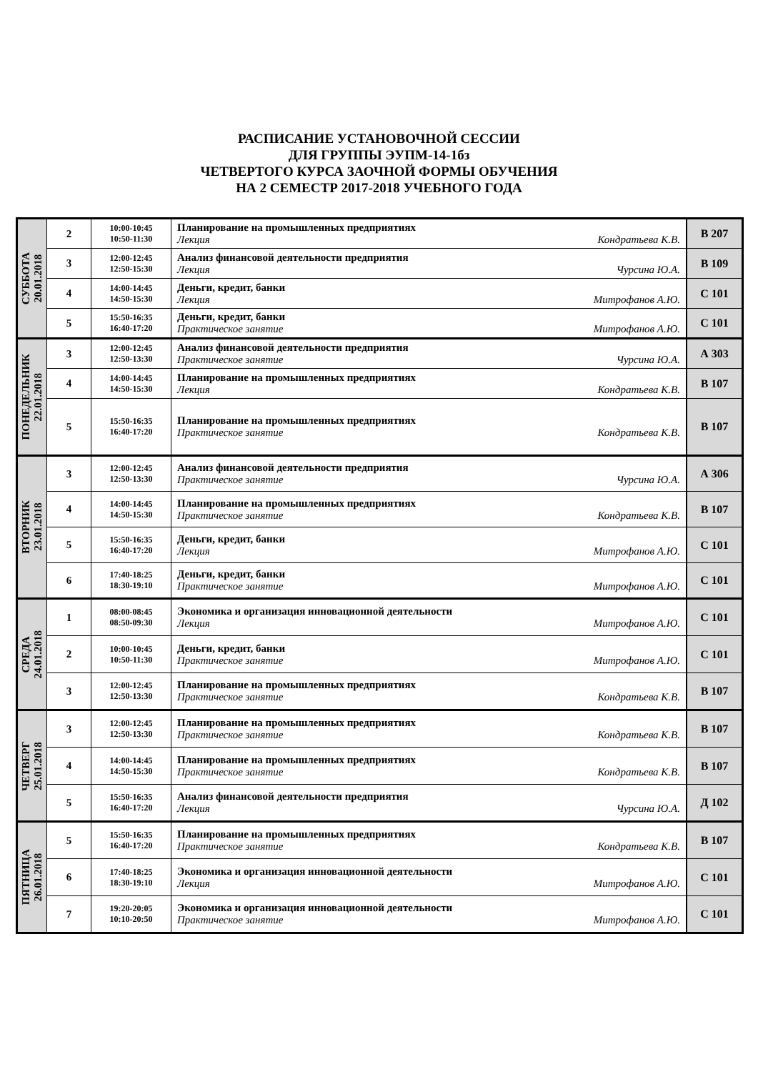РАСПИСАНИЕ УСТАНОВОЧНОЙ СЕССИИ
ДЛЯ ГРУППЫ ЭУПМ-14-1бз
ЧЕТВЕРТОГО КУРСА ЗАОЧНОЙ ФОРМЫ ОБУЧЕНИЯ
НА 2 СЕМЕСТР 2017-2018 УЧЕБНОГО ГОДА
| СУББОТА 20.01.2018 | 2 | 10:00-10:45 10:50-11:30 | Планирование на промышленных предприятиях Лекция Кондратьева К.В. | В 207 |
| | 3 | 12:00-12:45 12:50-15:30 | Анализ финансовой деятельности предприятия Лекция Чурсина Ю.А. | В 109 |
| | 4 | 14:00-14:45 14:50-15:30 | Деньги, кредит, банки Лекция Митрофанов А.Ю. | С 101 |
| | 5 | 15:50-16:35 16:40-17:20 | Деньги, кредит, банки Практическое занятие Митрофанов А.Ю. | С 101 |
| ПОНЕДЕЛЬНИК 22.01.2018 | 3 | 12:00-12:45 12:50-13:30 | Анализ финансовой деятельности предприятия Практическое занятие Чурсина Ю.А. | А 303 |
| | 4 | 14:00-14:45 14:50-15:30 | Планирование на промышленных предприятиях Лекция Кондратьева К.В. | В 107 |
| | 5 | 15:50-16:35 16:40-17:20 | Планирование на промышленных предприятиях Практическое занятие Кондратьева К.В. | В 107 |
| ВТОРНИК 23.01.2018 | 3 | 12:00-12:45 12:50-13:30 | Анализ финансовой деятельности предприятия Практическое занятие Чурсина Ю.А. | А 306 |
| | 4 | 14:00-14:45 14:50-15:30 | Планирование на промышленных предприятиях Практическое занятие Кондратьева К.В. | В 107 |
| | 5 | 15:50-16:35 16:40-17:20 | Деньги, кредит, банки Лекция Митрофанов А.Ю. | С 101 |
| | 6 | 17:40-18:25 18:30-19:10 | Деньги, кредит, банки Практическое занятие Митрофанов А.Ю. | С 101 |
| СРЕДА 24.01.2018 | 1 | 08:00-08:45 08:50-09:30 | Экономика и организация инновационной деятельности Лекция Митрофанов А.Ю. | С 101 |
| | 2 | 10:00-10:45 10:50-11:30 | Деньги, кредит, банки Практическое занятие Митрофанов А.Ю. | С 101 |
| | 3 | 12:00-12:45 12:50-13:30 | Планирование на промышленных предприятиях Практическое занятие Кондратьева К.В. | В 107 |
| ЧЕТВЕРГ 25.01.2018 | 3 | 12:00-12:45 12:50-13:30 | Планирование на промышленных предприятиях Практическое занятие Кондратьева К.В. | В 107 |
| | 4 | 14:00-14:45 14:50-15:30 | Планирование на промышленных предприятиях Практическое занятие Кондратьева К.В. | В 107 |
| | 5 | 15:50-16:35 16:40-17:20 | Анализ финансовой деятельности предприятия Лекция Чурсина Ю.А. | Д 102 |
| ПЯТНИЦА 26.01.2018 | 5 | 15:50-16:35 16:40-17:20 | Планирование на промышленных предприятиях Практическое занятие Кондратьева К.В. | В 107 |
| | 6 | 17:40-18:25 18:30-19:10 | Экономика и организация инновационной деятельности Лекция Митрофанов А.Ю. | С 101 |
| | 7 | 19:20-20:05 10:10-20:50 | Экономика и организация инновационной деятельности Практическое занятие Митрофанов А.Ю. | С 101 |